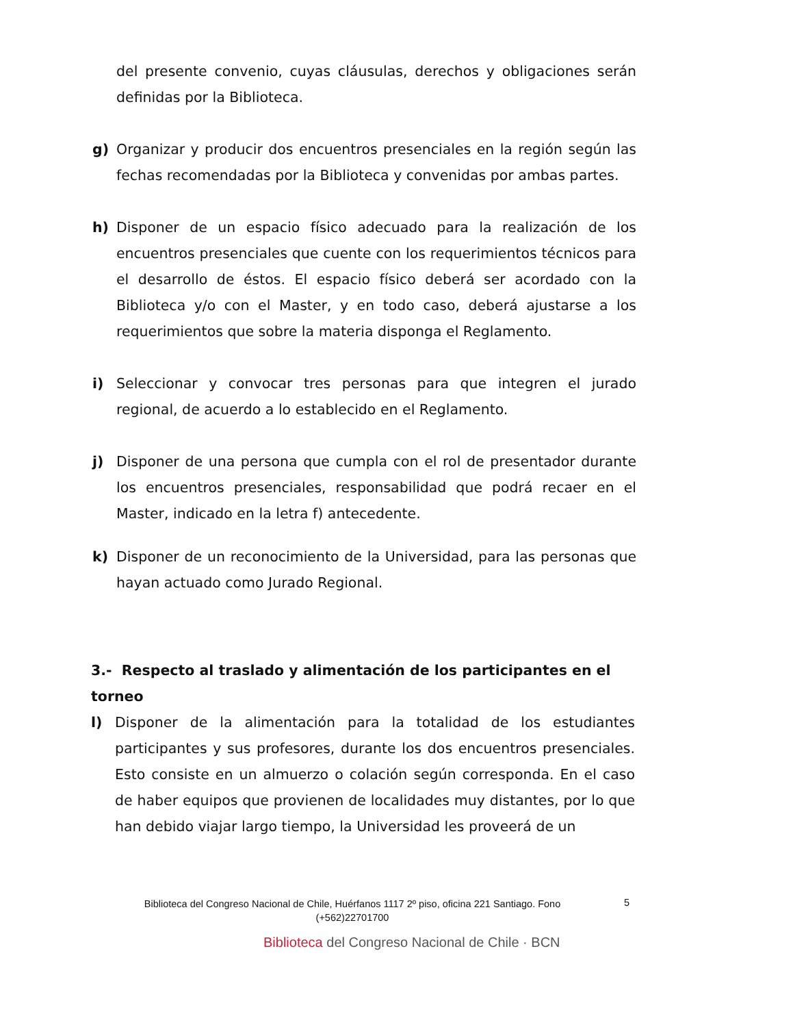del presente convenio, cuyas cláusulas, derechos y obligaciones serán definidas por la Biblioteca.
g) Organizar y producir dos encuentros presenciales en la región según las fechas recomendadas por la Biblioteca y convenidas por ambas partes.
h) Disponer de un espacio físico adecuado para la realización de los encuentros presenciales que cuente con los requerimientos técnicos para el desarrollo de éstos. El espacio físico deberá ser acordado con la Biblioteca y/o con el Master, y en todo caso, deberá ajustarse a los requerimientos que sobre la materia disponga el Reglamento.
i) Seleccionar y convocar tres personas para que integren el jurado regional, de acuerdo a lo establecido en el Reglamento.
j) Disponer de una persona que cumpla con el rol de presentador durante los encuentros presenciales, responsabilidad que podrá recaer en el Master, indicado en la letra f) antecedente.
k) Disponer de un reconocimiento de la Universidad, para las personas que hayan actuado como Jurado Regional.
3.- Respecto al traslado y alimentación de los participantes en el torneo
l) Disponer de la alimentación para la totalidad de los estudiantes participantes y sus profesores, durante los dos encuentros presenciales. Esto consiste en un almuerzo o colación según corresponda. En el caso de haber equipos que provienen de localidades muy distantes, por lo que han debido viajar largo tiempo, la Universidad les proveerá de un
Biblioteca del Congreso Nacional de Chile, Huérfanos 1117 2º piso, oficina 221 Santiago. Fono (+562)22701700
5
Biblioteca del Congreso Nacional de Chile · BCN